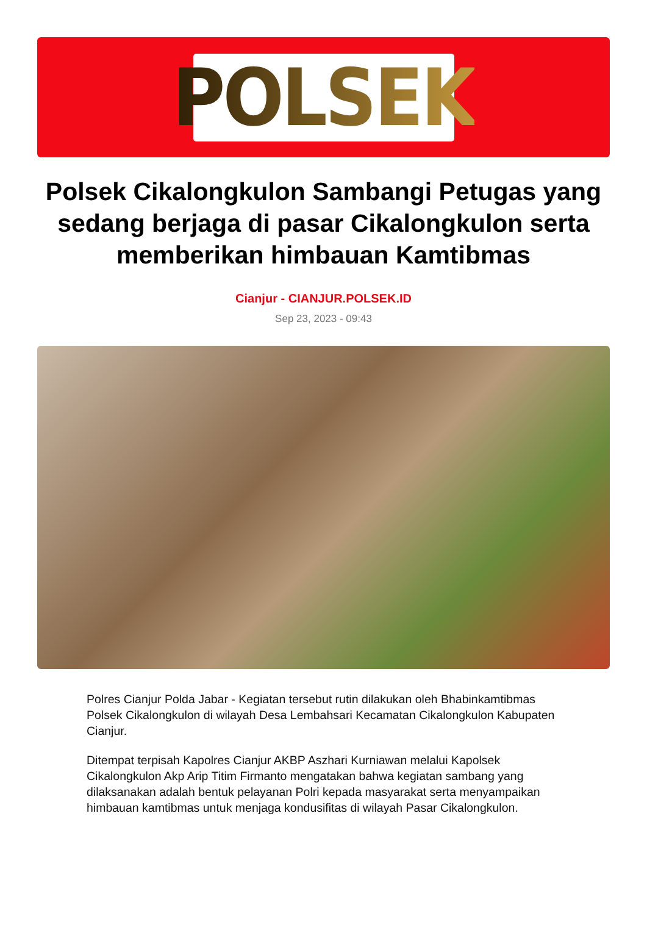POLSEK
Polsek Cikalongkulon Sambangi Petugas yang sedang berjaga di pasar Cikalongkulon serta memberikan himbauan Kamtibmas
Cianjur - CIANJUR.POLSEK.ID
Sep 23, 2023 - 09:43
Polres Cianjur Polda Jabar - Kegiatan tersebut rutin dilakukan oleh Bhabinkamtibmas Polsek Cikalongkulon di wilayah Desa Lembahsari Kecamatan Cikalongkulon Kabupaten Cianjur.
Ditempat terpisah Kapolres Cianjur AKBP Aszhari Kurniawan melalui Kapolsek Cikalongkulon Akp Arip Titim Firmanto mengatakan bahwa kegiatan sambang yang dilaksanakan adalah bentuk pelayanan Polri kepada masyarakat serta menyampaikan himbauan kamtibmas untuk menjaga kondusifitas di wilayah Pasar Cikalongkulon.